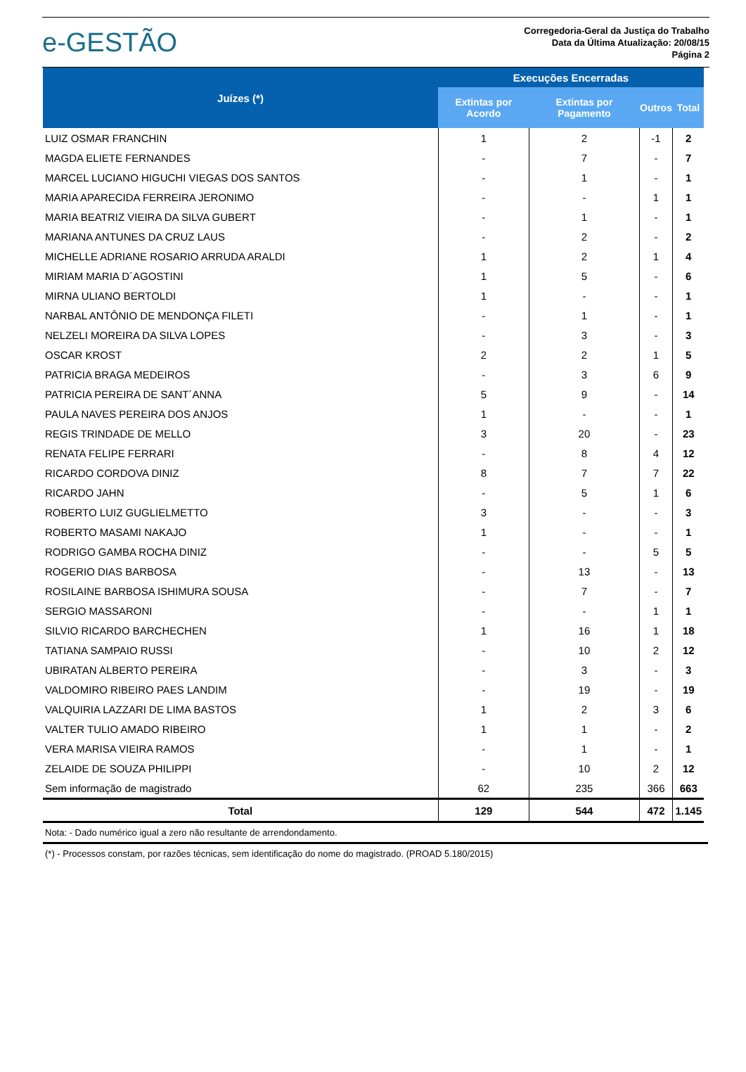e-GESTÃO
Corregedoria-Geral da Justiça do Trabalho
Data da Última Atualização: 20/08/15
Página 2
| Juízes (*) | Execuções Encerradas | | | |
| --- | --- | --- | --- | --- |
| | Extintas por Acordo | Extintas por Pagamento | Outros | Total |
| LUIZ OSMAR FRANCHIN | 1 | 2 | -1 | 2 |
| MAGDA ELIETE FERNANDES | - | 7 | - | 7 |
| MARCEL LUCIANO HIGUCHI VIEGAS DOS SANTOS | - | 1 | - | 1 |
| MARIA APARECIDA FERREIRA JERONIMO | - | - | 1 | 1 |
| MARIA BEATRIZ VIEIRA DA SILVA GUBERT | - | 1 | - | 1 |
| MARIANA ANTUNES DA CRUZ LAUS | - | 2 | - | 2 |
| MICHELLE ADRIANE ROSARIO ARRUDA ARALDI | 1 | 2 | 1 | 4 |
| MIRIAM MARIA D´AGOSTINI | 1 | 5 | - | 6 |
| MIRNA ULIANO BERTOLDI | 1 | - | - | 1 |
| NARBAL ANTÔNIO DE MENDONÇA FILETI | - | 1 | - | 1 |
| NELZELI MOREIRA DA SILVA LOPES | - | 3 | - | 3 |
| OSCAR KROST | 2 | 2 | 1 | 5 |
| PATRICIA BRAGA MEDEIROS | - | 3 | 6 | 9 |
| PATRICIA PEREIRA DE SANT´ANNA | 5 | 9 | - | 14 |
| PAULA NAVES PEREIRA DOS ANJOS | 1 | - | - | 1 |
| REGIS TRINDADE DE MELLO | 3 | 20 | - | 23 |
| RENATA FELIPE FERRARI | - | 8 | 4 | 12 |
| RICARDO CORDOVA DINIZ | 8 | 7 | 7 | 22 |
| RICARDO JAHN | - | 5 | 1 | 6 |
| ROBERTO LUIZ GUGLIELMETTO | 3 | - | - | 3 |
| ROBERTO MASAMI NAKAJO | 1 | - | - | 1 |
| RODRIGO GAMBA ROCHA DINIZ | - | - | 5 | 5 |
| ROGERIO DIAS BARBOSA | - | 13 | - | 13 |
| ROSILAINE BARBOSA ISHIMURA SOUSA | - | 7 | - | 7 |
| SERGIO MASSARONI | - | - | 1 | 1 |
| SILVIO RICARDO BARCHECHEN | 1 | 16 | 1 | 18 |
| TATIANA SAMPAIO RUSSI | - | 10 | 2 | 12 |
| UBIRATAN ALBERTO PEREIRA | - | 3 | - | 3 |
| VALDOMIRO RIBEIRO PAES LANDIM | - | 19 | - | 19 |
| VALQUIRIA LAZZARI DE LIMA BASTOS | 1 | 2 | 3 | 6 |
| VALTER TULIO AMADO RIBEIRO | 1 | 1 | - | 2 |
| VERA MARISA VIEIRA RAMOS | - | 1 | - | 1 |
| ZELAIDE DE SOUZA PHILIPPI | - | 10 | 2 | 12 |
| Sem informação de magistrado | 62 | 235 | 366 | 663 |
| Total | 129 | 544 | 472 | 1.145 |
Nota: - Dado numérico igual a zero não resultante de arrendondamento.
(*) - Processos constam, por razões técnicas, sem identificação do nome do magistrado. (PROAD 5.180/2015)